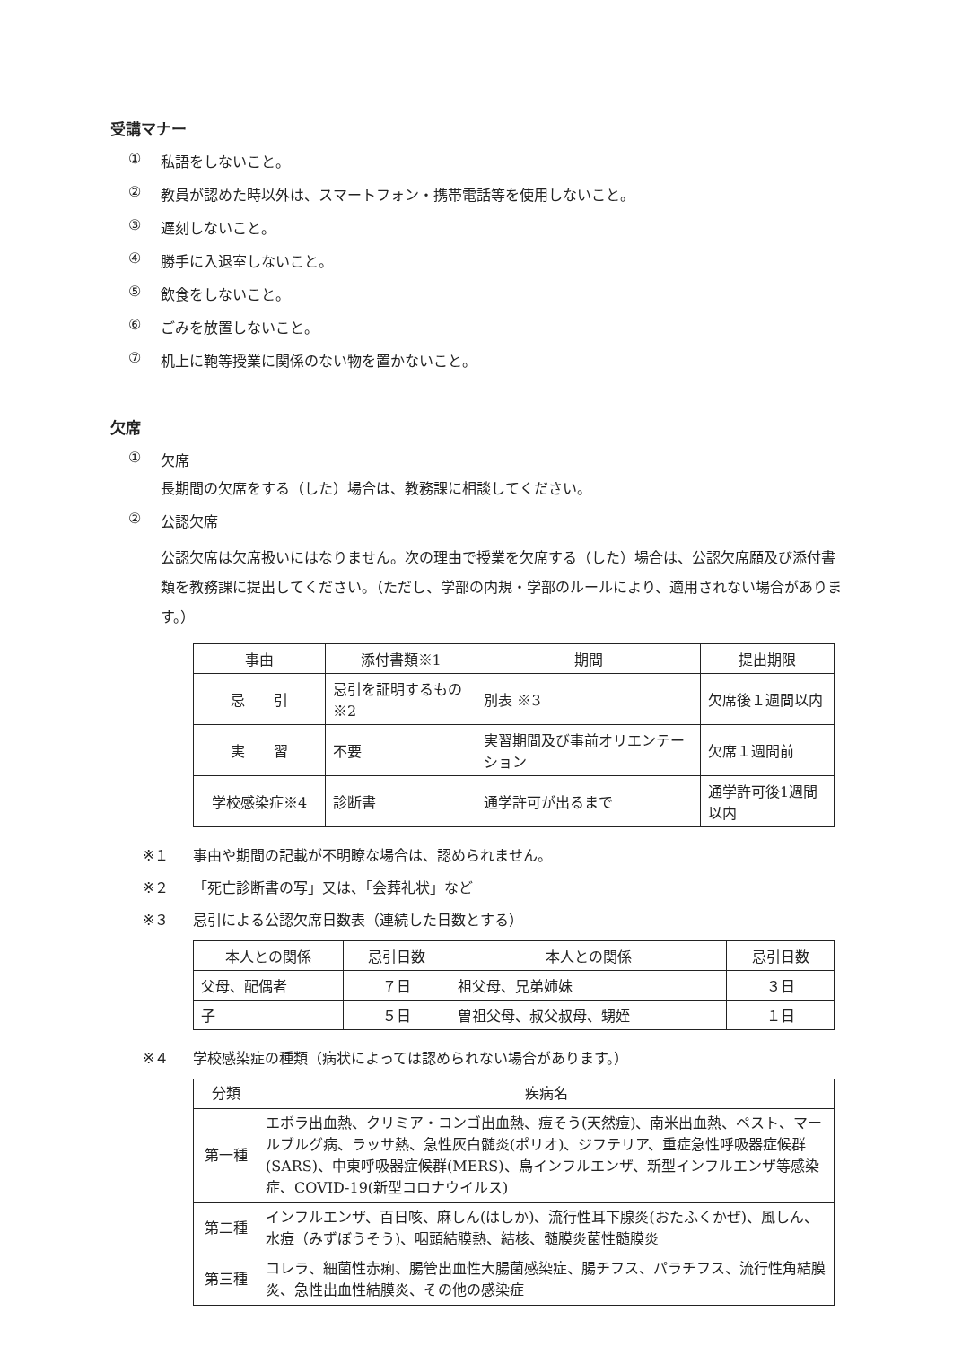受講マナー
① 私語をしないこと。
② 教員が認めた時以外は、スマートフォン・携帯電話等を使用しないこと。
③ 遅刻しないこと。
④ 勝手に入退室しないこと。
⑤ 飲食をしないこと。
⑥ ごみを放置しないこと。
⑦ 机上に鞄等授業に関係のない物を置かないこと。
欠席
① 欠席
長期間の欠席をする（した）場合は、教務課に相談してください。
② 公認欠席
公認欠席は欠席扱いにはなりません。次の理由で授業を欠席する（した）場合は、公認欠席願及び添付書類を教務課に提出してください。（ただし、学部の内規・学部のルールにより、適用されない場合があります。）
| 事由 | 添付書類※1 | 期間 | 提出期限 |
| --- | --- | --- | --- |
| 忌 引 | 忌引を証明するもの ※2 | 別表 ※3 | 欠席後１週間以内 |
| 実 習 | 不要 | 実習期間及び事前オリエンテーション | 欠席１週間前 |
| 学校感染症※4 | 診断書 | 通学許可が出るまで | 通学許可後1週間以内 |
※１ 事由や期間の記載が不明瞭な場合は、認められません。
※２ 「死亡診断書の写」又は、「会葬礼状」など
※３ 忌引による公認欠席日数表（連続した日数とする）
| 本人との関係 | 忌引日数 | 本人との関係 | 忌引日数 |
| --- | --- | --- | --- |
| 父母、配偶者 | ７日 | 祖父母、兄弟姉妹 | ３日 |
| 子 | ５日 | 曽祖父母、叔父叔母、甥姪 | １日 |
※４ 学校感染症の種類（病状によっては認められない場合があります。）
| 分類 | 疾病名 |
| --- | --- |
| 第一種 | エボラ出血熱、クリミア・コンゴ出血熱、痘そう(天然痘)、南米出血熱、ペスト、マールブルグ病、ラッサ熱、急性灰白髄炎(ポリオ)、ジフテリア、重症急性呼吸器症候群(SARS)、中東呼吸器症候群(MERS)、鳥インフルエンザ、新型インフルエンザ等感染症、COVID-19(新型コロナウイルス) |
| 第二種 | インフルエンザ、百日咳、麻しん(はしか)、流行性耳下腺炎(おたふくかぜ)、風しん、水痘（みずぼうそう)、咽頭結膜熱、結核、髄膜炎菌性髄膜炎 |
| 第三種 | コレラ、細菌性赤痢、腸管出血性大腸菌感染症、腸チフス、パラチフス、流行性角結膜炎、急性出血性結膜炎、その他の感染症 |